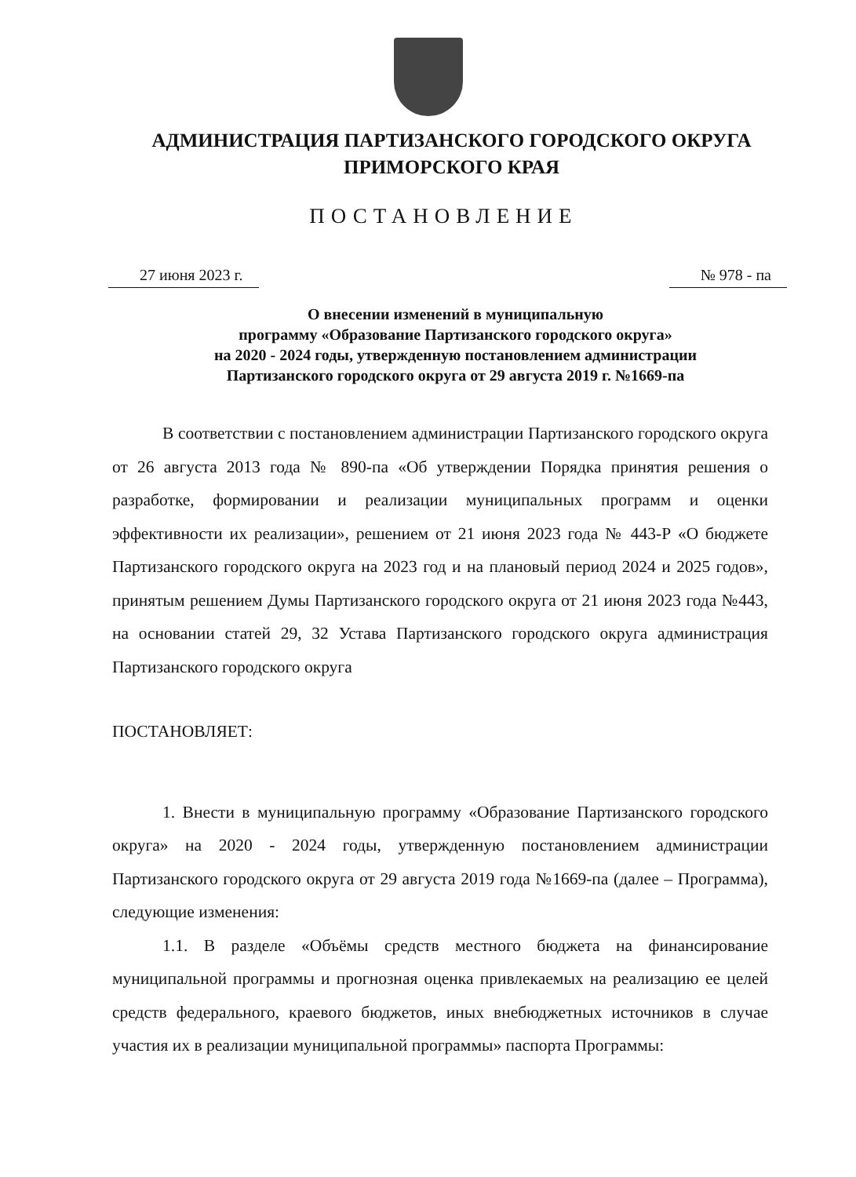АДМИНИСТРАЦИЯ ПАРТИЗАНСКОГО ГОРОДСКОГО ОКРУГА
ПРИМОРСКОГО КРАЯ
ПОСТАНОВЛЕНИЕ
27 июня 2023 г. № 978 - па
О внесении изменений в муниципальную
программу «Образование Партизанского городского округа»
на 2020 - 2024 годы, утвержденную постановлением администрации
Партизанского городского округа от 29 августа 2019 г. №1669-па
В соответствии с постановлением администрации Партизанского городского округа от 26 августа 2013 года № 890-па «Об утверждении Порядка принятия решения о разработке, формировании и реализации муниципальных программ и оценки эффективности их реализации», решением от 21 июня 2023 года № 443-Р «О бюджете Партизанского городского округа на 2023 год и на плановый период 2024 и 2025 годов», принятым решением Думы Партизанского городского округа от 21 июня 2023 года №443, на основании статей 29, 32 Устава Партизанского городского округа администрация Партизанского городского округа
ПОСТАНОВЛЯЕТ:
1. Внести в муниципальную программу «Образование Партизанского городского округа» на 2020 - 2024 годы, утвержденную постановлением администрации Партизанского городского округа от 29 августа 2019 года №1669-па (далее – Программа), следующие изменения:
1.1. В разделе «Объёмы средств местного бюджета на финансирование муниципальной программы и прогнозная оценка привлекаемых на реализацию ее целей средств федерального, краевого бюджетов, иных внебюджетных источников в случае участия их в реализации муниципальной программы» паспорта Программы: